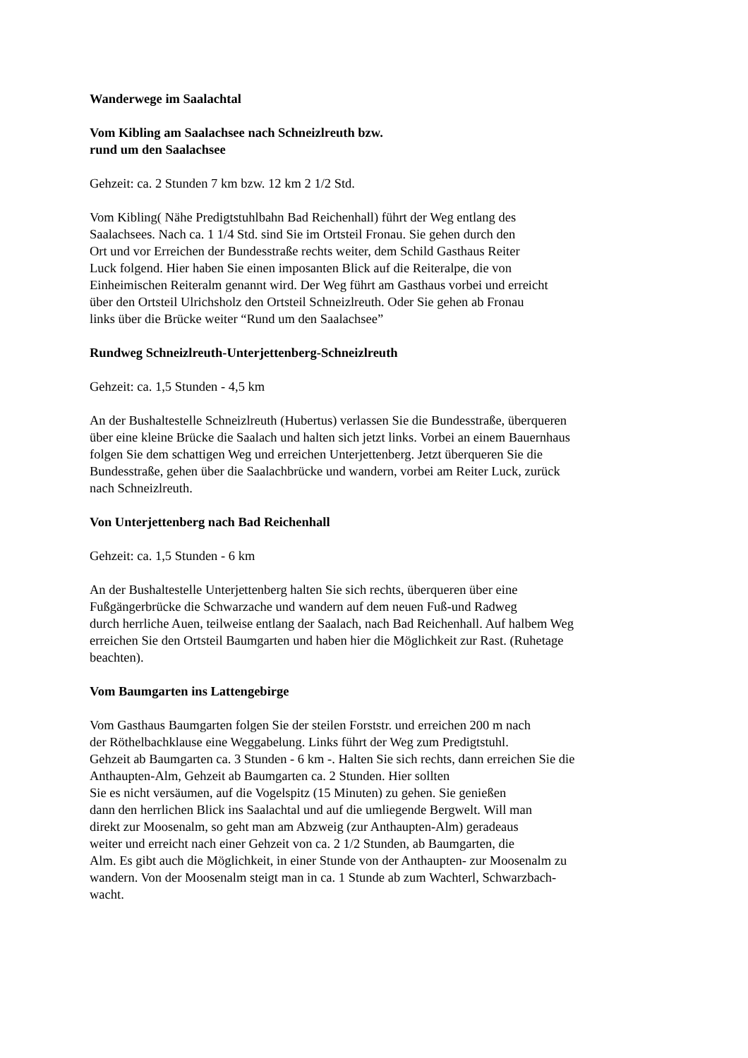Wanderwege im Saalachtal
Vom Kibling am Saalachsee nach Schneizlreuth bzw.
rund um den Saalachsee
Gehzeit: ca. 2 Stunden 7 km bzw. 12 km 2 1/2 Std.
Vom Kibling( Nähe Predigtstuhlbahn Bad Reichenhall) führt der Weg entlang des
Saalachsees. Nach ca. 1 1/4 Std. sind Sie im Ortsteil Fronau. Sie gehen durch den
Ort und vor Erreichen der Bundesstraße rechts weiter, dem Schild Gasthaus Reiter
Luck folgend. Hier haben Sie einen imposanten Blick auf die Reiteralpe, die von
Einheimischen Reiteralm genannt wird. Der Weg führt am Gasthaus vorbei und erreicht
über den Ortsteil Ulrichsholz den Ortsteil Schneizlreuth. Oder Sie gehen ab Fronau
links über die Brücke weiter “Rund um den Saalachsee”
Rundweg Schneizlreuth-Unterjettenberg-Schneizlreuth
Gehzeit: ca. 1,5 Stunden - 4,5 km
An der Bushaltestelle Schneizlreuth (Hubertus) verlassen Sie die Bundesstraße, überqueren
über eine kleine Brücke die Saalach und halten sich jetzt links. Vorbei an einem Bauernhaus
folgen Sie dem schattigen Weg und erreichen Unterjettenberg. Jetzt überqueren Sie die
Bundesstraße, gehen über die Saalachbrücke und wandern, vorbei am Reiter Luck, zurück
nach Schneizlreuth.
Von Unterjettenberg nach Bad Reichenhall
Gehzeit: ca. 1,5 Stunden - 6 km
An der Bushaltestelle Unterjettenberg halten Sie sich rechts, überqueren über eine
Fußgängerbrücke die Schwarzache und wandern auf dem neuen Fuß-und Radweg
durch herrliche Auen, teilweise entlang der Saalach, nach Bad Reichenhall. Auf halbem Weg
erreichen Sie den Ortsteil Baumgarten und haben hier die Möglichkeit zur Rast. (Ruhetage
beachten).
Vom Baumgarten ins Lattengebirge
Vom Gasthaus Baumgarten folgen Sie der steilen Forststr. und erreichen 200 m nach
der Röthelbachklause eine Weggabelung. Links führt der Weg zum Predigtstuhl.
Gehzeit ab Baumgarten ca. 3 Stunden - 6 km -. Halten Sie sich rechts, dann erreichen Sie die
Anthaupten-Alm, Gehzeit ab Baumgarten ca. 2 Stunden. Hier sollten
Sie es nicht versäumen, auf die Vogelspitz (15 Minuten) zu gehen. Sie genießen
dann den herrlichen Blick ins Saalachtal und auf die umliegende Bergwelt. Will man
direkt zur Moosenalm, so geht man am Abzweig (zur Anthaupten-Alm) geradeaus
weiter und erreicht nach einer Gehzeit von ca. 2 1/2 Stunden, ab Baumgarten, die
Alm. Es gibt auch die Möglichkeit, in einer Stunde von der Anthaupten- zur Moosenalm zu
wandern. Von der Moosenalm steigt man in ca. 1 Stunde ab zum Wachterl, Schwarzbach-
wacht.